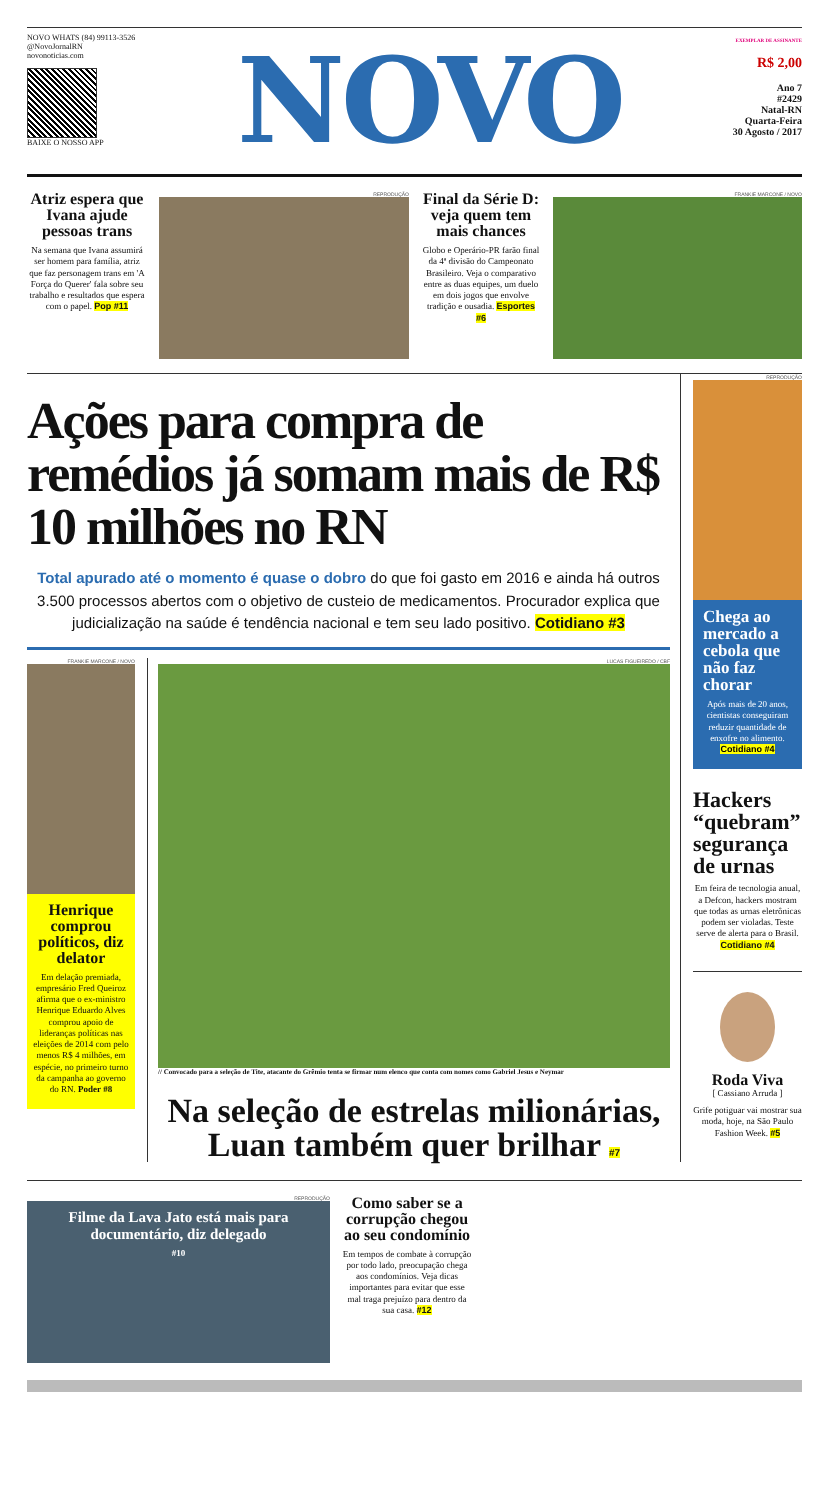NOVO WHATS (84) 99113-3526
@NovoJornalRN
novonoticias.com
BAIXE O NOSSO APP
NOVO
EXEMPLAR DE ASSINANTE
R$ 2,00
Ano 7
#2429
Natal-RN
Quarta-Feira
30 Agosto / 2017
Atriz espera que Ivana ajude pessoas trans
Na semana que Ivana assumirá ser homem para família, atriz que faz personagem trans em 'A Força do Querer' fala sobre seu trabalho e resultados que espera com o papel. Pop #11
REPRODUÇÃO
Final da Série D: veja quem tem mais chances
Globo e Operário-PR farão final da 4ª divisão do Campeonato Brasileiro. Veja o comparativo entre as duas equipes, um duelo em dois jogos que envolve tradição e ousadia. Esportes #6
FRANKIE MARCONE / NOVO
Ações para compra de remédios já somam mais de R$ 10 milhões no RN
Total apurado até o momento é quase o dobro do que foi gasto em 2016 e ainda há outros 3.500 processos abertos com o objetivo de custeio de medicamentos. Procurador explica que judicialização na saúde é tendência nacional e tem seu lado positivo. Cotidiano #3
FRANKIE MARCONE / NOVO
Henrique comprou políticos, diz delator
Em delação premiada, empresário Fred Queiroz afirma que o ex-ministro Henrique Eduardo Alves comprou apoio de lideranças políticas nas eleições de 2014 com pelo menos R$ 4 milhões, em espécie, no primeiro turno da campanha ao governo do RN. Poder #8
LUCAS FIGUEIREDO / CBF
// Convocado para a seleção de Tite, atacante do Grêmio tenta se firmar num elenco que conta com nomes como Gabriel Jesus e Neymar
Na seleção de estrelas milionárias, Luan também quer brilhar #7
REPRODUÇÃO
Chega ao mercado a cebola que não faz chorar
Após mais de 20 anos, cientistas conseguiram reduzir quantidade de enxofre no alimento. Cotidiano #4
Hackers “quebram” segurança de urnas
Em feira de tecnologia anual, a Defcon, hackers mostram que todas as urnas eletrônicas podem ser violadas. Teste serve de alerta para o Brasil. Cotidiano #4
Roda Viva
[ Cassiano Arruda ]
Grife potiguar vai mostrar sua moda, hoje, na São Paulo Fashion Week. #5
REPRODUÇÃO
Filme da Lava Jato está mais para documentário, diz delegado
#10
Como saber se a corrupção chegou ao seu condomínio
Em tempos de combate à corrupção por todo lado, preocupação chega aos condomínios. Veja dicas importantes para evitar que esse mal traga prejuízo para dentro da sua casa. #12